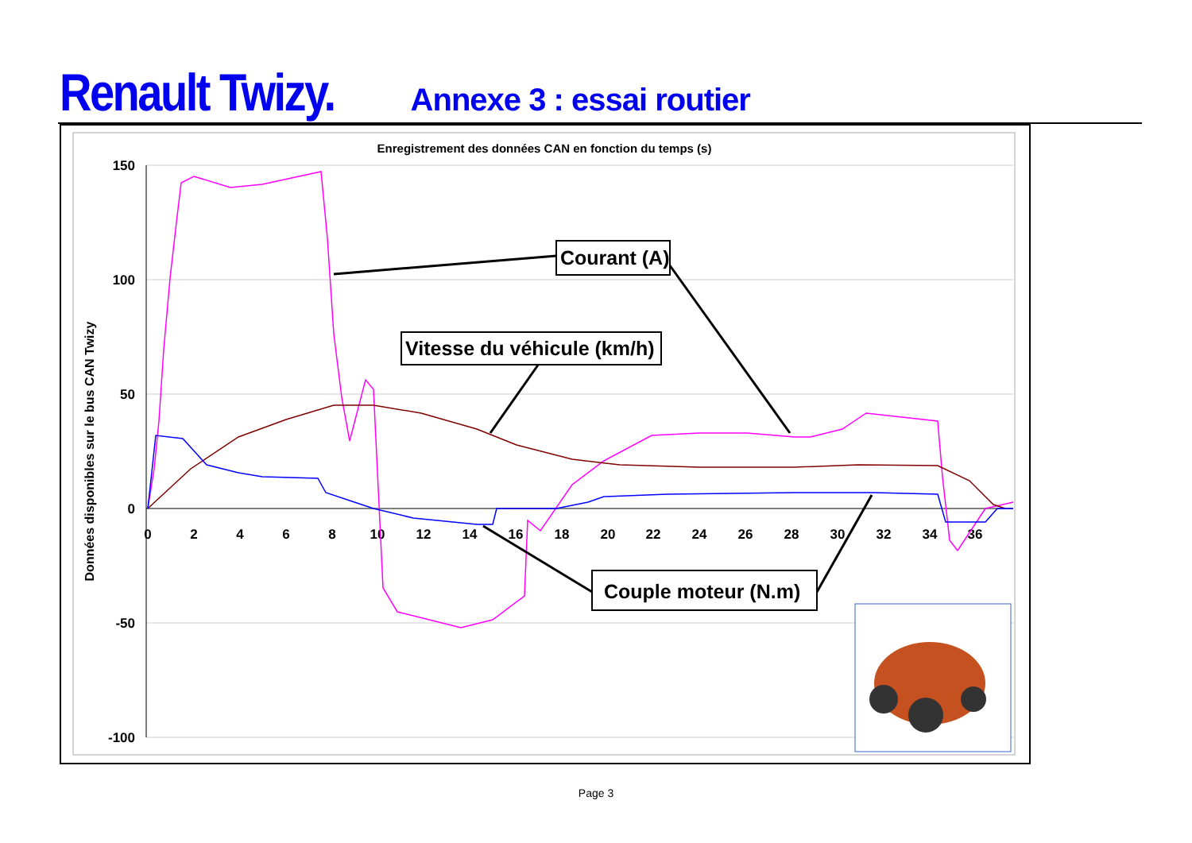Renault Twizy. Annexe 3 : essai routier
Enregistrement des données CAN en fonction du temps (s)
150
100
50
0
-50
-100
0
2
4
6
8
10
12
14
16
18
20
22
24
26
28
30
32
34
36
Données disponibles sur le bus CAN Twizy
Courant (A)
Vitesse du véhicule (km/h)
Couple moteur (N.m)
Page 3